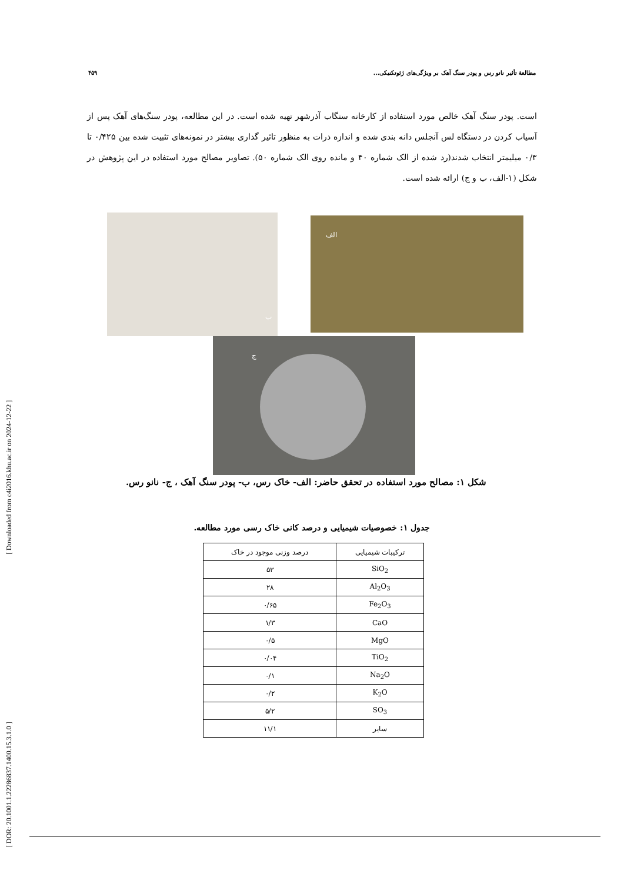[ DOR: 20.1001.1.22286837.1400.15.3.1.0 ] [ Downloaded from c4i2016.khu.ac.ir on 2024-12-22 ]
۴۵۹ مطالعهٔ تأثیر نانو رس و پودر سنگ آهک بر ویژگی‌های ژئوتکنیکی...
است. پودر سنگ آهک خالص مورد استفاده از کارخانه سنگاب آذرشهر تهیه شده است. در این مطالعه، پودر سنگ‌های آهک پس از آسیاب کردن در دستگاه لس آنجلس دانه بندی شده و اندازه ذرات به منظور تاثیر گذاری بیشتر در نمونه‌های تثبیت شده بین ۰/۴۲۵ تا ۰/۳ میلیمتر انتخاب شدند(رد شده از الک شماره ۴۰ و مانده روی الک شماره ۵۰). تصاویر مصالح مورد استفاده در این پژوهش در شکل (۱-الف، ب و ج) ارائه شده است.
ب الف
ج
شکل ۱: مصالح مورد استفاده در تحقق حاضر: الف- خاک رس، ب- پودر سنگ آهک ، ج- نانو رس.
جدول ۱: خصوصیات شیمیایی و درصد کانی خاک رسی مورد مطالعه.
| ترکیبات شیمیایی | درصد وزنی موجود در خاک |
| --- | --- |
| SiO<sub>2</sub> | ۵۳ |
| Al<sub>2</sub>O<sub>3</sub> | ۲۸ |
| Fe<sub>2</sub>O<sub>3</sub> | ۰/۶۵ |
| CaO | ۱/۳ |
| MgO | ۰/۵ |
| TiO<sub>2</sub> | ۰/۰۴ |
| Na<sub>2</sub>O | ۰/۱ |
| K<sub>2</sub>O | ۰/۲ |
| SO<sub>3</sub> | ۵/۲ |
| سایر | ۱۱/۱ |